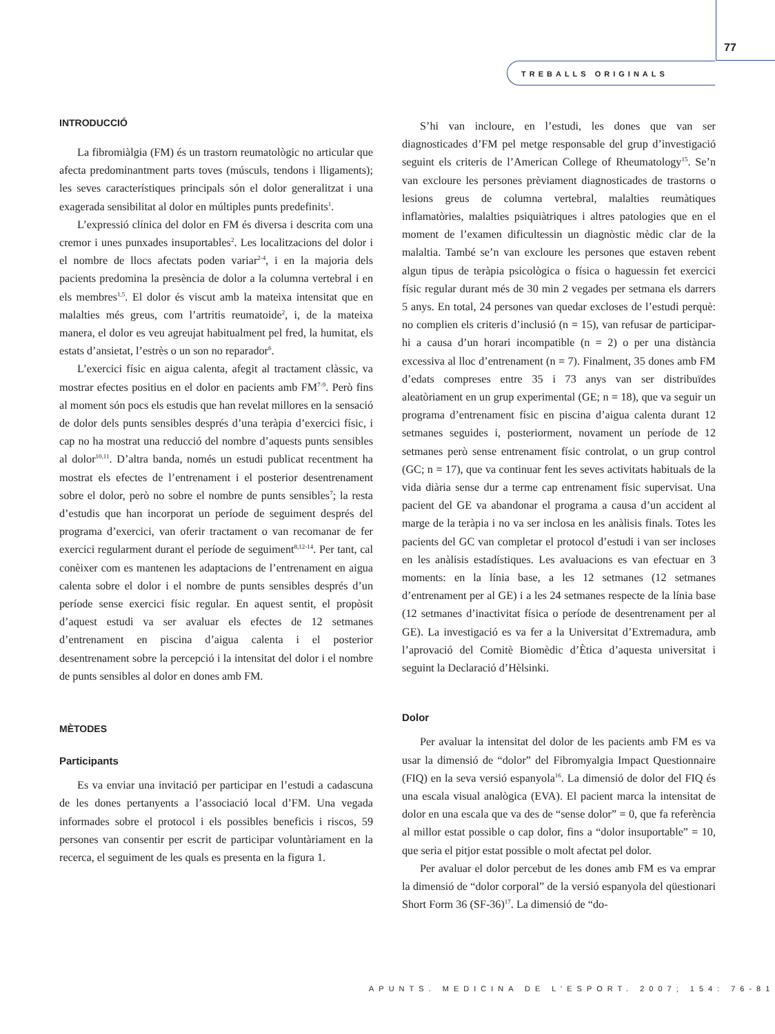77
TREBALLS ORIGINALS
INTRODUCCIÓ
La fibromiàlgia (FM) és un trastorn reumatològic no articular que afecta predominantment parts toves (músculs, tendons i lligaments); les seves característiques principals són el dolor generalitzat i una exagerada sensibilitat al dolor en múltiples punts predefinits<sup>1</sup>.
L’expressió clínica del dolor en FM és diversa i descrita com una cremor i unes punxades insuportables<sup>2</sup>. Les localitzacions del dolor i el nombre de llocs afectats poden variar<sup>2-4</sup>, i en la majoria dels pacients predomina la presència de dolor a la columna vertebral i en els membres<sup>1,5</sup>. El dolor és viscut amb la mateixa intensitat que en malalties més greus, com l’artritis reumatoide<sup>2</sup>, i, de la mateixa manera, el dolor es veu agreujat habitualment pel fred, la humitat, els estats d’ansietat, l’estrès o un son no reparador<sup>6</sup>.
L’exercici físic en aigua calenta, afegit al tractament clàssic, va mostrar efectes positius en el dolor en pacients amb FM<sup>7-9</sup>. Però fins al moment són pocs els estudis que han revelat millores en la sensació de dolor dels punts sensibles després d’una teràpia d’exercici físic, i cap no ha mostrat una reducció del nombre d’aquests punts sensibles al dolor<sup>10,11</sup>. D’altra banda, només un estudi publicat recentment ha mostrat els efectes de l’entrenament i el posterior desentrenament sobre el dolor, però no sobre el nombre de punts sensibles<sup>7</sup>; la resta d’estudis que han incorporat un període de seguiment després del programa d’exercici, van oferir tractament o van recomanar de fer exercici regularment durant el període de seguiment<sup>8,12-14</sup>. Per tant, cal conèixer com es mantenen les adaptacions de l’entrenament en aigua calenta sobre el dolor i el nombre de punts sensibles després d’un període sense exercici físic regular. En aquest sentit, el propòsit d’aquest estudi va ser avaluar els efectes de 12 setmanes d’entrenament en piscina d’aigua calenta i el posterior desentrenament sobre la percepció i la intensitat del dolor i el nombre de punts sensibles al dolor en dones amb FM.
MÈTODES
Participants
Es va enviar una invitació per participar en l’estudi a cadascuna de les dones pertanyents a l’associació local d’FM. Una vegada informades sobre el protocol i els possibles beneficis i riscos, 59 persones van consentir per escrit de participar voluntàriament en la recerca, el seguiment de les quals es presenta en la figura 1.
S’hi van incloure, en l’estudi, les dones que van ser diagnosticades d’FM pel metge responsable del grup d’investigació seguint els criteris de l’American College of Rheumatology<sup>15</sup>. Se’n van excloure les persones prèviament diagnosticades de trastorns o lesions greus de columna vertebral, malalties reumàtiques inflamatòries, malalties psiquiàtriques i altres patologies que en el moment de l’examen dificultessin un diagnòstic mèdic clar de la malaltia. També se’n van excloure les persones que estaven rebent algun tipus de teràpia psicològica o física o haguessin fet exercici físic regular durant més de 30 min 2 vegades per setmana els darrers 5 anys. En total, 24 persones van quedar excloses de l’estudi perquè: no complien els criteris d’inclusió (n = 15), van refusar de participar-hi a causa d’un horari incompatible (n = 2) o per una distància excessiva al lloc d’entrenament (n = 7). Finalment, 35 dones amb FM d’edats compreses entre 35 i 73 anys van ser distribuïdes aleatòriament en un grup experimental (GE; n = 18), que va seguir un programa d’entrenament físic en piscina d’aigua calenta durant 12 setmanes seguides i, posteriorment, novament un període de 12 setmanes però sense entrenament físic controlat, o un grup control (GC; n = 17), que va continuar fent les seves activitats habituals de la vida diària sense dur a terme cap entrenament físic supervisat. Una pacient del GE va abandonar el programa a causa d’un accident al marge de la teràpia i no va ser inclosa en les anàlisis finals. Totes les pacients del GC van completar el protocol d’estudi i van ser incloses en les anàlisis estadístiques. Les avaluacions es van efectuar en 3 moments: en la línia base, a les 12 setmanes (12 setmanes d’entrenament per al GE) i a les 24 setmanes respecte de la línia base (12 setmanes d’inactivitat física o període de desentrenament per al GE). La investigació es va fer a la Universitat d’Extremadura, amb l’aprovació del Comitè Biomèdic d’Ètica d’aquesta universitat i seguint la Declaració d’Hèlsinki.
Dolor
Per avaluar la intensitat del dolor de les pacients amb FM es va usar la dimensió de “dolor” del Fibromyalgia Impact Questionnaire (FIQ) en la seva versió espanyola<sup>16</sup>. La dimensió de dolor del FIQ és una escala visual analògica (EVA). El pacient marca la intensitat de dolor en una escala que va des de “sense dolor” = 0, que fa referència al millor estat possible o cap dolor, fins a “dolor insuportable” = 10, que seria el pitjor estat possible o molt afectat pel dolor.
Per avaluar el dolor percebut de les dones amb FM es va emprar la dimensió de “dolor corporal” de la versió espanyola del qüestionari Short Form 36 (SF-36)<sup>17</sup>. La dimensió de “do-
APUNTS. MEDICINA DE L’ESPORT. 2007; 154: 76-81